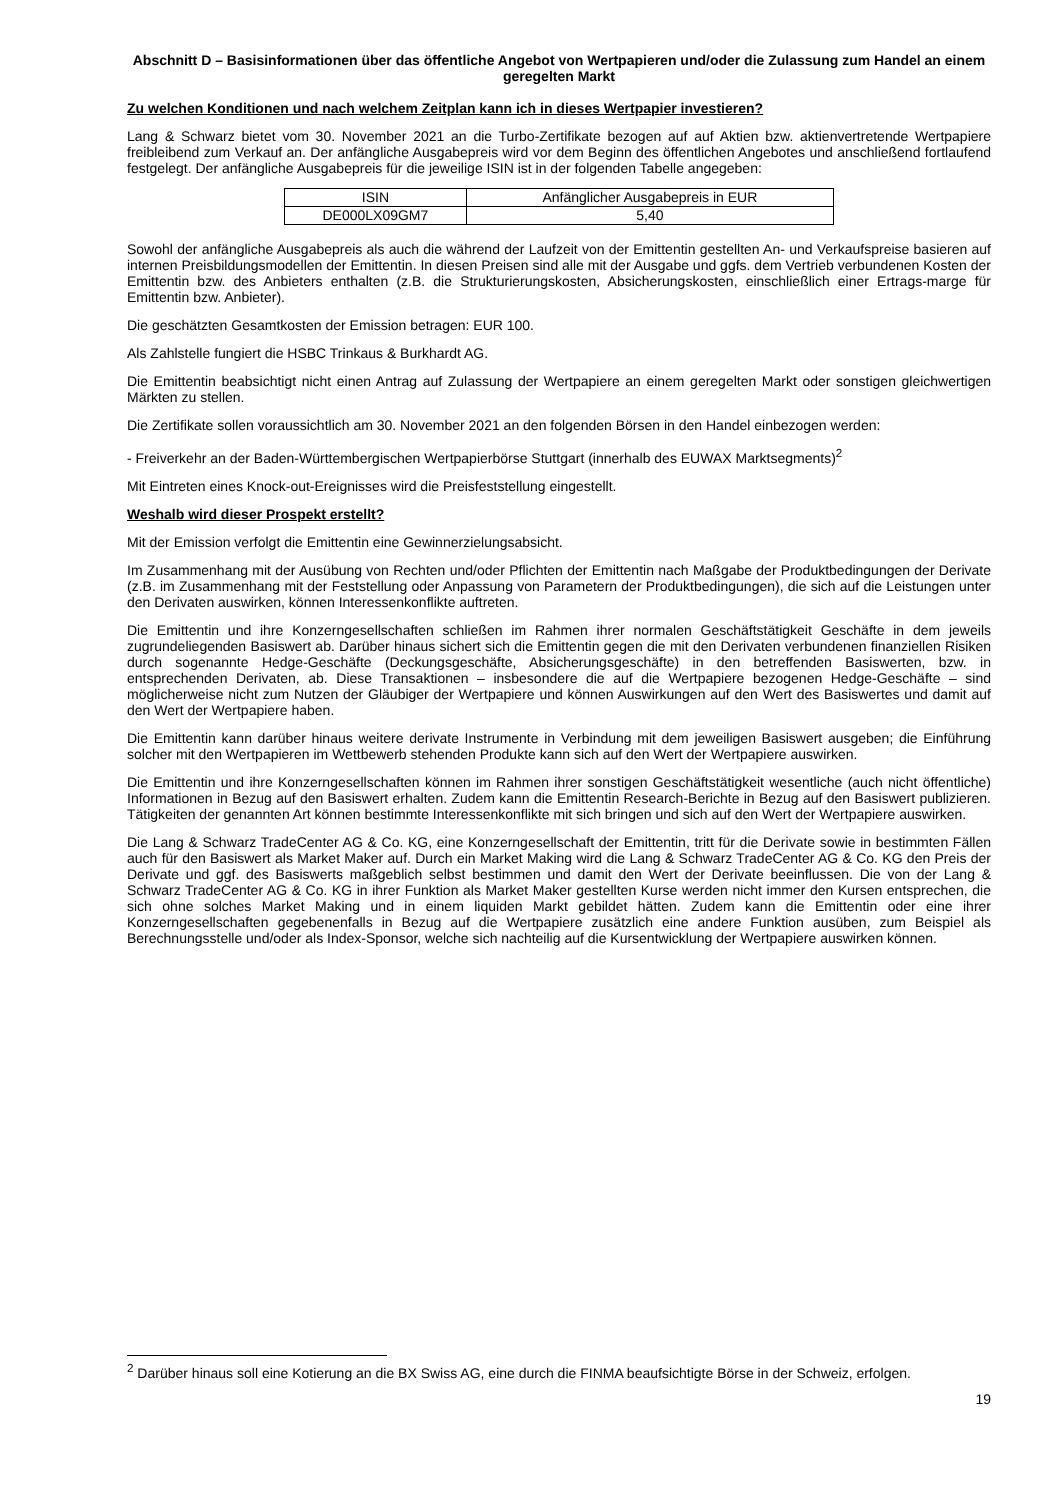Abschnitt D – Basisinformationen über das öffentliche Angebot von Wertpapieren und/oder die Zulassung zum Handel an einem geregelten Markt
Zu welchen Konditionen und nach welchem Zeitplan kann ich in dieses Wertpapier investieren?
Lang & Schwarz bietet vom 30. November 2021 an die Turbo-Zertifikate bezogen auf auf Aktien bzw. aktienvertretende Wertpapiere freibleibend zum Verkauf an. Der anfängliche Ausgabepreis wird vor dem Beginn des öffentlichen Angebotes und anschließend fortlaufend festgelegt. Der anfängliche Ausgabepreis für die jeweilige ISIN ist in der folgenden Tabelle angegeben:
| ISIN | Anfänglicher Ausgabepreis in EUR |
| DE000LX09GM7 | 5,40 |
Sowohl der anfängliche Ausgabepreis als auch die während der Laufzeit von der Emittentin gestellten An- und Verkaufspreise basieren auf internen Preisbildungsmodellen der Emittentin. In diesen Preisen sind alle mit der Ausgabe und ggfs. dem Vertrieb verbundenen Kosten der Emittentin bzw. des Anbieters enthalten (z.B. die Strukturierungskosten, Absicherungskosten, einschließlich einer Ertrags-marge für Emittentin bzw. Anbieter).
Die geschätzten Gesamtkosten der Emission betragen: EUR 100.
Als Zahlstelle fungiert die HSBC Trinkaus & Burkhardt AG.
Die Emittentin beabsichtigt nicht einen Antrag auf Zulassung der Wertpapiere an einem geregelten Markt oder sonstigen gleichwertigen Märkten zu stellen.
Die Zertifikate sollen voraussichtlich am 30. November 2021 an den folgenden Börsen in den Handel einbezogen werden:
- Freiverkehr an der Baden-Württembergischen Wertpapierbörse Stuttgart (innerhalb des EUWAX Marktsegments)<sup>2</sup>
Mit Eintreten eines Knock-out-Ereignisses wird die Preisfeststellung eingestellt.
Weshalb wird dieser Prospekt erstellt?
Mit der Emission verfolgt die Emittentin eine Gewinnerzielungsabsicht.
Im Zusammenhang mit der Ausübung von Rechten und/oder Pflichten der Emittentin nach Maßgabe der Produktbedingungen der Derivate (z.B. im Zusammenhang mit der Feststellung oder Anpassung von Parametern der Produktbedingungen), die sich auf die Leistungen unter den Derivaten auswirken, können Interessenkonflikte auftreten.
Die Emittentin und ihre Konzerngesellschaften schließen im Rahmen ihrer normalen Geschäftstätigkeit Geschäfte in dem jeweils zugrundeliegenden Basiswert ab. Darüber hinaus sichert sich die Emittentin gegen die mit den Derivaten verbundenen finanziellen Risiken durch sogenannte Hedge-Geschäfte (Deckungsgeschäfte, Absicherungsgeschäfte) in den betreffenden Basiswerten, bzw. in entsprechenden Derivaten, ab. Diese Transaktionen – insbesondere die auf die Wertpapiere bezogenen Hedge-Geschäfte – sind möglicherweise nicht zum Nutzen der Gläubiger der Wertpapiere und können Auswirkungen auf den Wert des Basiswertes und damit auf den Wert der Wertpapiere haben.
Die Emittentin kann darüber hinaus weitere derivate Instrumente in Verbindung mit dem jeweiligen Basiswert ausgeben; die Einführung solcher mit den Wertpapieren im Wettbewerb stehenden Produkte kann sich auf den Wert der Wertpapiere auswirken.
Die Emittentin und ihre Konzerngesellschaften können im Rahmen ihrer sonstigen Geschäftstätigkeit wesentliche (auch nicht öffentliche) Informationen in Bezug auf den Basiswert erhalten. Zudem kann die Emittentin Research-Berichte in Bezug auf den Basiswert publizieren. Tätigkeiten der genannten Art können bestimmte Interessenkonflikte mit sich bringen und sich auf den Wert der Wertpapiere auswirken.
Die Lang & Schwarz TradeCenter AG & Co. KG, eine Konzerngesellschaft der Emittentin, tritt für die Derivate sowie in bestimmten Fällen auch für den Basiswert als Market Maker auf. Durch ein Market Making wird die Lang & Schwarz TradeCenter AG & Co. KG den Preis der Derivate und ggf. des Basiswerts maßgeblich selbst bestimmen und damit den Wert der Derivate beeinflussen. Die von der Lang & Schwarz TradeCenter AG & Co. KG in ihrer Funktion als Market Maker gestellten Kurse werden nicht immer den Kursen entsprechen, die sich ohne solches Market Making und in einem liquiden Markt gebildet hätten. Zudem kann die Emittentin oder eine ihrer Konzerngesellschaften gegebenenfalls in Bezug auf die Wertpapiere zusätzlich eine andere Funktion ausüben, zum Beispiel als Berechnungsstelle und/oder als Index-Sponsor, welche sich nachteilig auf die Kursentwicklung der Wertpapiere auswirken können.
<sup>2</sup> Darüber hinaus soll eine Kotierung an die BX Swiss AG, eine durch die FINMA beaufsichtigte Börse in der Schweiz, erfolgen.
19